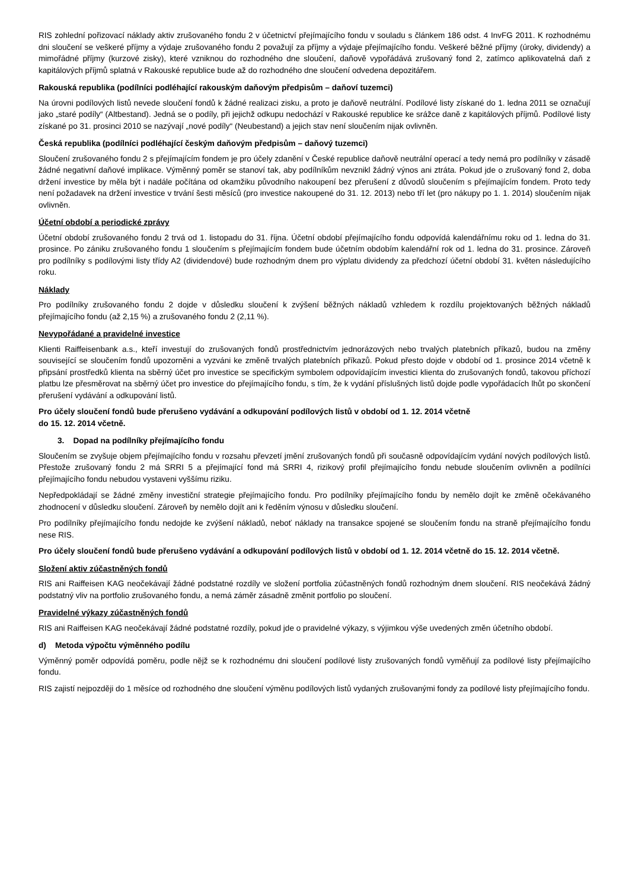RIS zohlední pořizovací náklady aktiv zrušovaného fondu 2 v účetnictví přejímajícího fondu v souladu s článkem 186 odst. 4 InvFG 2011. K rozhodnému dni sloučení se veškeré příjmy a výdaje zrušovaného fondu 2 považují za příjmy a výdaje přejímajícího fondu. Veškeré běžné příjmy (úroky, dividendy) a mimořádné příjmy (kurzové zisky), které vzniknou do rozhodného dne sloučení, daňově vypořádává zrušovaný fond 2, zatímco aplikovatelná daň z kapitálových příjmů splatná v Rakouské republice bude až do rozhodného dne sloučení odvedena depozitářem.
Rakouská republika (podílníci podléhající rakouským daňovým předpisům – daňoví tuzemci)
Na úrovni podílových listů nevede sloučení fondů k žádné realizaci zisku, a proto je daňově neutrální. Podílové listy získané do 1. ledna 2011 se označují jako „staré podíly“ (Altbestand). Jedná se o podíly, při jejichž odkupu nedochází v Rakouské republice ke srážce daně z kapitálových příjmů. Podílové listy získané po 31. prosinci 2010 se nazývají „nové podíly“ (Neubestand) a jejich stav není sloučením nijak ovlivněn.
Česká republika (podílníci podléhající českým daňovým předpisům – daňový tuzemci)
Sloučení zrušovaného fondu 2 s přejímajícím fondem je pro účely zdanění v České republice daňově neutrální operací a tedy nemá pro podílníky v zásadě žádné negativní daňové implikace. Výměnný poměr se stanoví tak, aby podílníkům nevznikl žádný výnos ani ztráta. Pokud jde o zrušovaný fond 2, doba držení investice by měla být i nadále počítána od okamžiku původního nakoupení bez přerušení z důvodů sloučením s přejímajícím fondem. Proto tedy není požadavek na držení investice v trvání šesti měsíců (pro investice nakoupené do 31. 12. 2013) nebo tří let (pro nákupy po 1. 1. 2014) sloučením nijak ovlivněn.
Účetní období a periodické zprávy
Účetní období zrušovaného fondu 2 trvá od 1. listopadu do 31. října. Účetní období přejímajícího fondu odpovídá kalendářnímu roku od 1. ledna do 31. prosince. Po zániku zrušovaného fondu 1 sloučením s přejímajícím fondem bude účetním obdobím kalendářní rok od 1. ledna do 31. prosince. Zároveň pro podílníky s podílovými listy třídy A2 (dividendové) bude rozhodným dnem pro výplatu dividendy za předchozí účetní období 31. květen následujícího roku.
Náklady
Pro podílníky zrušovaného fondu 2 dojde v důsledku sloučení k zvýšení běžných nákladů vzhledem k rozdílu projektovaných běžných nákladů přejímajícího fondu (až 2,15 %) a zrušovaného fondu 2 (2,11 %).
Nevypořádané a pravidelné investice
Klienti Raiffeisenbank a.s., kteří investují do zrušovaných fondů prostřednictvím jednorázových nebo trvalých platebních příkazů, budou na změny související se sloučením fondů upozorněni a vyzváni ke změně trvalých platebních příkazů. Pokud přesto dojde v období od 1. prosince 2014 včetně k připsání prostředků klienta na sběrný účet pro investice se specifickým symbolem odpovídajícím investici klienta do zrušovaných fondů, takovou příchozí platbu lze přesměrovat na sběrný účet pro investice do přejímajícího fondu, s tím, že k vydání příslušných listů dojde podle vypořádacích lhůt po skončení přerušení vydávání a odkupování listů.
Pro účely sloučení fondů bude přerušeno vydávání a odkupování podílových listů v období od 1. 12. 2014 včetně
do 15. 12. 2014 včetně.
3. Dopad na podílníky přejímajícího fondu
Sloučením se zvyšuje objem přejímajícího fondu v rozsahu převzetí jmění zrušovaných fondů při současně odpovídajícím vydání nových podílových listů. Přestože zrušovaný fondu 2 má SRRI 5 a přejímající fond má SRRI 4, rizikový profil přejímajícího fondu nebude sloučením ovlivněn a podílníci přejímajícího fondu nebudou vystaveni vyššímu riziku.
Nepředpokládají se žádné změny investiční strategie přejímajícího fondu. Pro podílníky přejímajícího fondu by nemělo dojít ke změně očekávaného zhodnocení v důsledku sloučení. Zároveň by nemělo dojít ani k ředěním výnosu v důsledku sloučení.
Pro podílníky přejímajícího fondu nedojde ke zvýšení nákladů, neboť náklady na transakce spojené se sloučením fondu na straně přejímajícího fondu nese RIS.
Pro účely sloučení fondů bude přerušeno vydávání a odkupování podílových listů v období od 1. 12. 2014 včetně do 15. 12. 2014 včetně.
Složení aktiv zúčastněných fondů
RIS ani Raiffeisen KAG neočekávají žádné podstatné rozdíly ve složení portfolia zúčastněných fondů rozhodným dnem sloučení. RIS neočekává žádný podstatný vliv na portfolio zrušovaného fondu, a nemá záměr zásadně změnit portfolio po sloučení.
Pravidelné výkazy zúčastněných fondů
RIS ani Raiffeisen KAG neočekávají žádné podstatné rozdíly, pokud jde o pravidelné výkazy, s výjimkou výše uvedených změn účetního období.
d) Metoda výpočtu výměnného podílu
Výměnný poměr odpovídá poměru, podle nějž se k rozhodnému dni sloučení podílové listy zrušovaných fondů vyměňují za podílové listy přejímajícího fondu.
RIS zajistí nejpozději do 1 měsíce od rozhodného dne sloučení výměnu podílových listů vydaných zrušovanými fondy za podílové listy přejímajícího fondu.